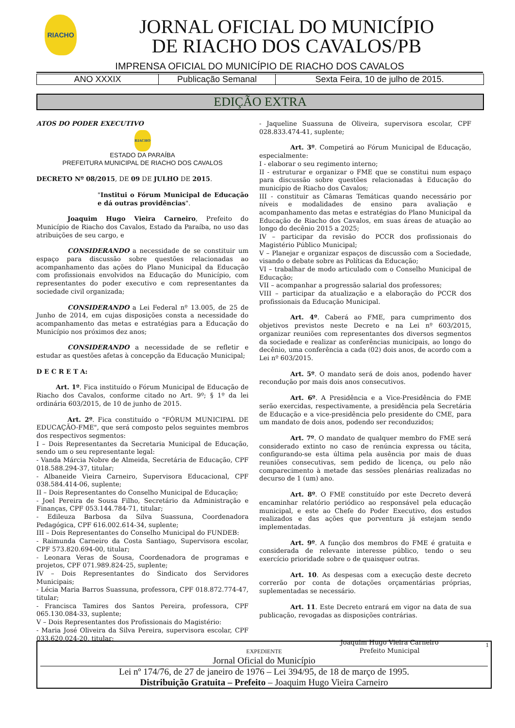RIACHO
JORNAL OFICIAL DO MUNICÍPIO
DE RIACHO DOS CAVALOS/PB
IMPRENSA OFICIAL DO MUNICÍPIO DE RIACHO DOS CAVALOS
| ANO XXXIX | Publicação Semanal | Sexta Feira, 10 de julho de 2015. |
EDIÇÃO EXTRA
ATOS DO PODER EXECUTIVO
RIACHO
ESTADO DA PARAÍBA
PREFEITURA MUNICIPAL DE RIACHO DOS CAVALOS
DECRETO Nº 08/2015, DE 09 DE JULHO DE 2015.
"Institui o Fórum Municipal de Educação e dá outras providências".
Joaquim Hugo Vieira Carneiro, Prefeito do Município de Riacho dos Cavalos, Estado da Paraíba, no uso das atribuições de seu cargo, e
CONSIDERANDO a necessidade de se constituir um espaço para discussão sobre questões relacionadas ao acompanhamento das ações do Plano Municipal da Educação com profissionais envolvidos na Educação do Município, com representantes do poder executivo e com representantes da sociedade civil organizada;
CONSIDERANDO a Lei Federal nº 13.005, de 25 de Junho de 2014, em cujas disposições consta a necessidade do acompanhamento das metas e estratégias para a Educação do Município nos próximos dez anos;
CONSIDERANDO a necessidade de se refletir e estudar as questões afetas à concepção da Educação Municipal;
D E C R E T A:
Art. 1º. Fica instituído o Fórum Municipal de Educação de Riacho dos Cavalos, conforme citado no Art. 9º; § 1º da lei ordinária 603/2015, de 10 de junho de 2015.
Art. 2º. Fica constituído o "FÓRUM MUNICIPAL DE EDUCAÇÃO-FME", que será composto pelos seguintes membros dos respectivos segmentos:
I – Dois Representantes da Secretaria Municipal de Educação, sendo um o seu representante legal:
- Vanda Márcia Nobre de Almeida, Secretária de Educação, CPF 018.588.294-37, titular;
- Albaneide Vieira Carneiro, Supervisora Educacional, CPF 038.584.414-06, suplente;
II – Dois Representantes do Conselho Municipal de Educação;
- Joel Pereira de Sousa Filho, Secretário da Administração e Finanças, CPF 053.144.784-71, titular;
- Edileuza Barbosa da Silva Suassuna, Coordenadora Pedagógica, CPF 616.002.614-34, suplente;
III – Dois Representantes do Conselho Municipal do FUNDEB:
- Raimunda Carneiro da Costa Santiago, Supervisora escolar, CPF 573.820.694-00, titular;
- Leonara Veras de Sousa, Coordenadora de programas e projetos, CPF 071.989.824-25, suplente;
IV – Dois Representantes do Sindicato dos Servidores Municipais;
- Lécia Maria Barros Suassuna, professora, CPF 018.872.774-47, titular;
- Francisca Tamires dos Santos Pereira, professora, CPF 065.130.084-33, suplente;
V – Dois Representantes dos Profissionais do Magistério:
- Maria José Oliveira da Silva Pereira, supervisora escolar, CPF 033.620.024-20, titular;
- Jaqueline Suassuna de Oliveira, supervisora escolar, CPF 028.833.474-41, suplente;
Art. 3º. Competirá ao Fórum Municipal de Educação, especialmente:
I - elaborar o seu regimento interno;
II - estruturar e organizar o FME que se constitui num espaço para discussão sobre questões relacionadas à Educação do município de Riacho dos Cavalos;
III - constituir as Câmaras Temáticas quando necessário por níveis e modalidades de ensino para avaliação e acompanhamento das metas e estratégias do Plano Municipal da Educação de Riacho dos Cavalos, em suas áreas de atuação ao longo do decênio 2015 a 2025;
IV – participar da revisão do PCCR dos profissionais do Magistério Público Municipal;
V – Planejar e organizar espaços de discussão com a Sociedade, visando o debate sobre as Políticas da Educação;
VI – trabalhar de modo articulado com o Conselho Municipal de Educação;
VII – acompanhar a progressão salarial dos professores;
VIII – participar da atualização e a elaboração do PCCR dos profissionais da Educação Municipal.
Art. 4º. Caberá ao FME, para cumprimento dos objetivos previstos neste Decreto e na Lei nº 603/2015, organizar reuniões com representantes dos diversos segmentos da sociedade e realizar as conferências municipais, ao longo do decênio, uma conferência a cada (02) dois anos, de acordo com a Lei nº 603/2015.
Art. 5º. O mandato será de dois anos, podendo haver recondução por mais dois anos consecutivos.
Art. 6º. A Presidência e a Vice-Presidência do FME serão exercidas, respectivamente, a presidência pela Secretária de Educação e a vice-presidência pelo presidente do CME, para um mandato de dois anos, podendo ser reconduzidos;
Art. 7º. O mandato de qualquer membro do FME será considerado extinto no caso de renúncia expressa ou tácita, configurando-se esta última pela ausência por mais de duas reuniões consecutivas, sem pedido de licença, ou pelo não comparecimento à metade das sessões plenárias realizadas no decurso de 1 (um) ano.
Art. 8º. O FME constituído por este Decreto deverá encaminhar relatório periódico ao responsável pela educação municipal, e este ao Chefe do Poder Executivo, dos estudos realizados e das ações que porventura já estejam sendo implementadas.
Art. 9º. A função dos membros do FME é gratuita e considerada de relevante interesse público, tendo o seu exercício prioridade sobre o de quaisquer outras.
Art. 10. As despesas com a execução deste decreto correrão por conta de dotações orçamentárias próprias, suplementadas se necessário.
Art. 11. Este Decreto entrará em vigor na data de sua publicação, revogadas as disposições contrárias.
Joaquim Hugo Vieira Carneiro
Prefeito Municipal
1
EXPEDIENTE
Jornal Oficial do Município
Lei nº 174/76, de 27 de janeiro de 1976 – Lei 394/95, de 18 de março de 1995.
Distribuição Gratuita – Prefeito – Joaquim Hugo Vieira Carneiro